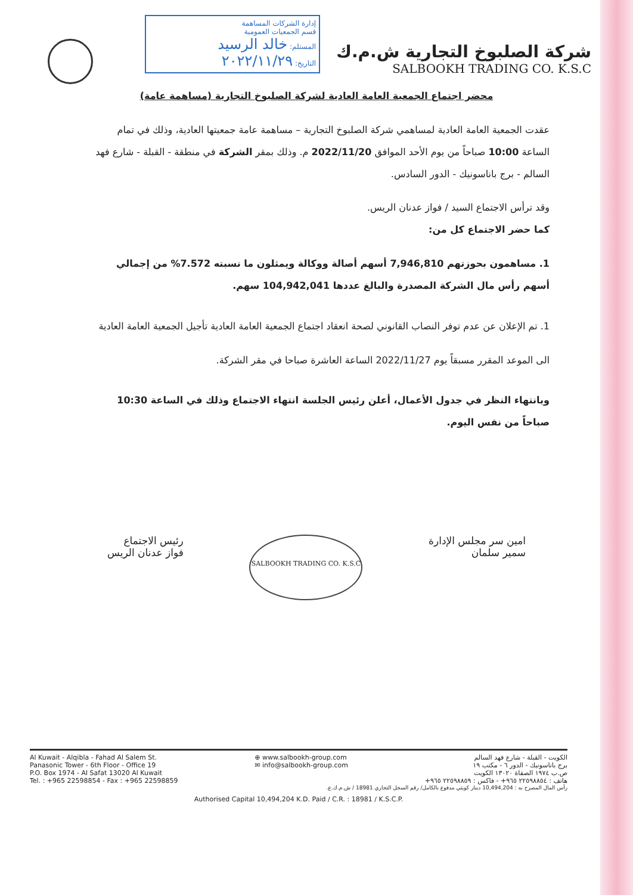إدارة الشركات المساهمة
قسم الجمعيات العمومية
المستلم: خالد الرسيد
التاريخ: ٢٠٢٢/١١/٢٩
شركة الصلبوخ التجارية ش.م.ك
SALBOOKH TRADING CO. K.S.C
محضر اجتماع الجمعية العامة العادية لشركة الصلبوخ التجارية (مساهمة عامة)
عقدت الجمعية العامة العادية لمساهمي شركة الصلبوخ التجارية – مساهمة عامة جمعيتها العادية، وذلك في تمام الساعة 10:00 صباحاً من يوم الأحد الموافق 2022/11/20 م. وذلك بمقر الشركة في منطقة - القبلة - شارع فهد السالم - برج باناسونيك - الدور السادس.
وقد ترأس الاجتماع السيد / فواز عدنان الريس.
كما حضر الاجتماع كل من:
1. مساهمون بحوزتهم 7,946,810 أسهم أصالة ووكالة ويمثلون ما نسبته 7.572% من إجمالي أسهم رأس مال الشركة المصدرة والبالغ عددها 104,942,041 سهم.
1. تم الإعلان عن عدم توفر النصاب القانوني لصحة انعقاد اجتماع الجمعية العامة العادية تأجيل الجمعية العامة العادية الى الموعد المقرر مسبقاً يوم 2022/11/27 الساعة العاشرة صباحا في مقر الشركة.
وبانتهاء النظر في جدول الأعمال، أعلن رئيس الجلسة انتهاء الاجتماع وذلك في الساعة 10:30 صباحاً من نفس اليوم.
امين سر مجلس الإدارة
سمير سلمان
SALBOOKH TRADING CO. K.S.C
رئيس الاجتماع
فواز عدنان الريس
Al Kuwait - Alqibla - Fahad Al Salem St.
Panasonic Tower - 6th Floor - Office 19
P.O. Box 1974 - Al Safat 13020 Al Kuwait
Tel. : +965 22598854 - Fax : +965 22598859
⊕ www.salbookh-group.com
✉ info@salbookh-group.com
الكويت - القبلة - شارع فهد السالم
برج باناسونيك - الدور ٦ - مكتب ١٩
ص.ب ١٩٧٤ الصفاة ١٣٠٢٠ الكويت
هاتف : ٢٢٥٩٨٨٥٤ ٩٦٥+ - فاكس : ٢٢٥٩٨٨٥٩ ٩٦٥+
رأس المال المصرح به : 10,494,204 دينار كويتي مدفوع بالكامل/ رقم السجل التجاري 18981 / ش.م.ك.ع.
Authorised Capital 10,494,204 K.D. Paid / C.R. : 18981 / K.S.C.P.